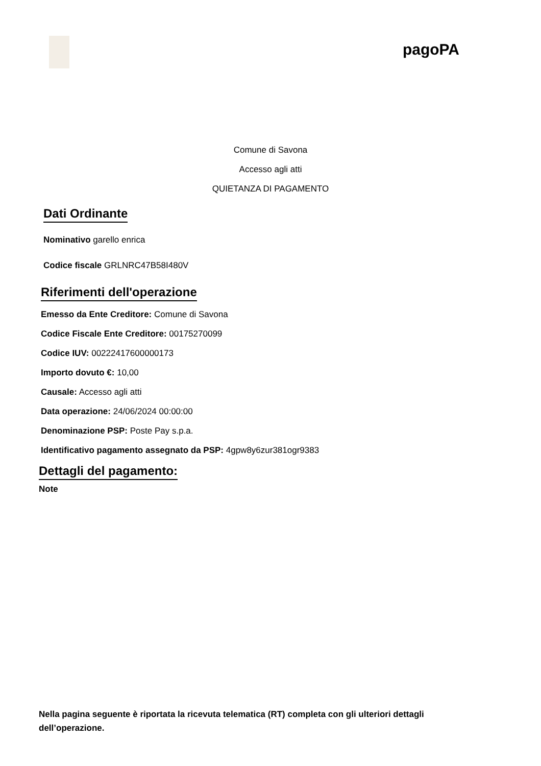pagoPA
Comune di Savona
Accesso agli atti
QUIETANZA DI PAGAMENTO
Dati Ordinante
Nominativo garello enrica
Codice fiscale GRLNRC47B58I480V
Riferimenti dell'operazione
Emesso da Ente Creditore: Comune di Savona
Codice Fiscale Ente Creditore: 00175270099
Codice IUV: 00222417600000173
Importo dovuto €: 10,00
Causale: Accesso agli atti
Data operazione: 24/06/2024 00:00:00
Denominazione PSP: Poste Pay s.p.a.
Identificativo pagamento assegnato da PSP: 4gpw8y6zur381ogr9383
Dettagli del pagamento:
Note
Nella pagina seguente è riportata la ricevuta telematica (RT) completa con gli ulteriori dettagli dell’operazione.